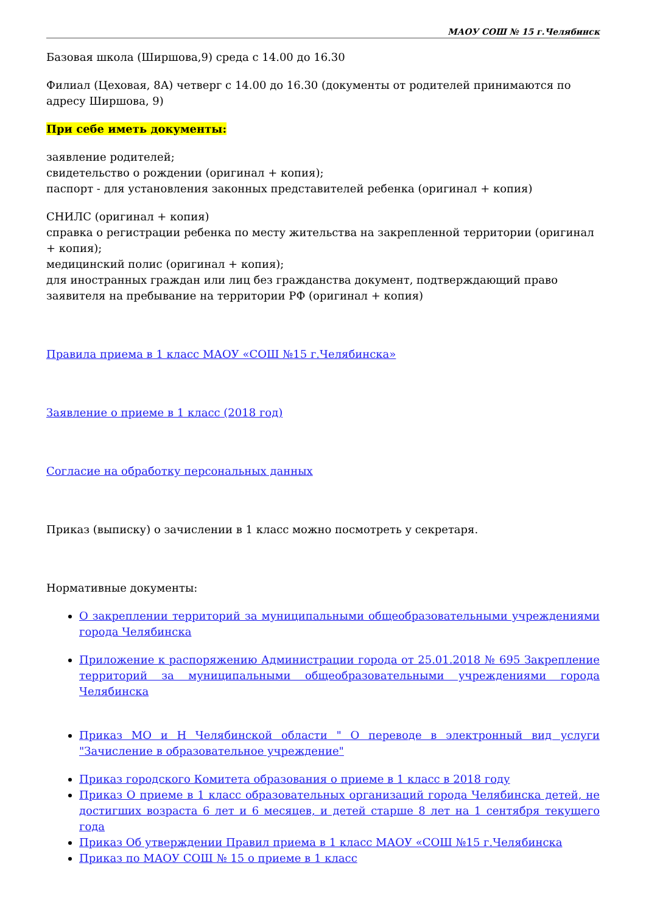МАОУ СОШ № 15 г.Челябинск
Базовая школа (Ширшова,9) среда с 14.00 до 16.30
Филиал (Цеховая, 8А) четверг с 14.00 до 16.30 (документы от родителей принимаются по адресу Ширшова, 9)
При себе иметь документы:
заявление родителей;
свидетельство о рождении (оригинал + копия);
паспорт - для установления законных представителей ребенка (оригинал + копия)
СНИЛС (оригинал + копия)
справка о регистрации ребенка по месту жительства на закрепленной территории (оригинал + копия);
медицинский полис (оригинал + копия);
для иностранных граждан или лиц без гражданства документ, подтверждающий право заявителя на пребывание на территории РФ (оригинал + копия)
Правила приема в 1 класс МАОУ «СОШ №15 г.Челябинска»
Заявление о приеме в 1 класс (2018 год)
Согласие на обработку персональных данных
Приказ (выписку) о зачислении в 1 класс можно посмотреть у секретаря.
Нормативные документы:
О закреплении территорий за муниципальными общеобразовательными учреждениями города Челябинска
Приложение к распоряжению Администрации города от 25.01.2018 № 695 Закрепление территорий за муниципальными общеобразовательными учреждениями города Челябинска
Приказ МО и Н Челябинской области " О переводе в электронный вид услуги "Зачисление в образовательное учреждение"
Приказ городского Комитета образования о приеме в 1 класс в 2018 году
Приказ О приеме в 1 класс образовательных организаций города Челябинска детей, не достигших возраста 6 лет и 6 месяцев, и детей старше 8 лет на 1 сентября текущего года
Приказ Об утверждении Правил приема в 1 класс МАОУ «СОШ №15 г.Челябинска
Приказ по МАОУ СОШ № 15 о приеме в 1 класс